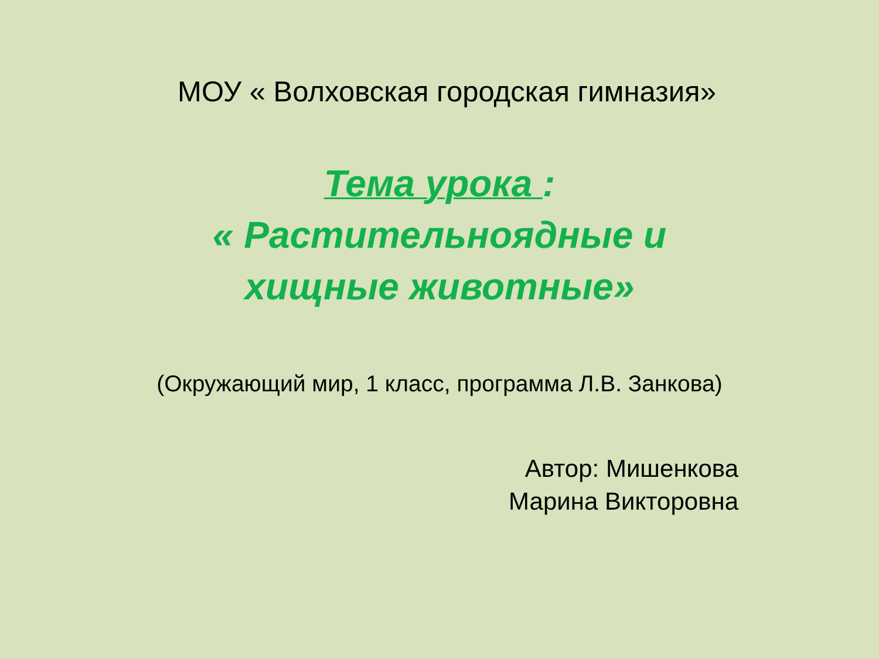МОУ « Волховская городская гимназия»
Тема урока :
« Растительноядные и
хищные животные»
(Окружающий мир, 1 класс, программа Л.В. Занкова)
Автор: Мишенкова
Марина Викторовна